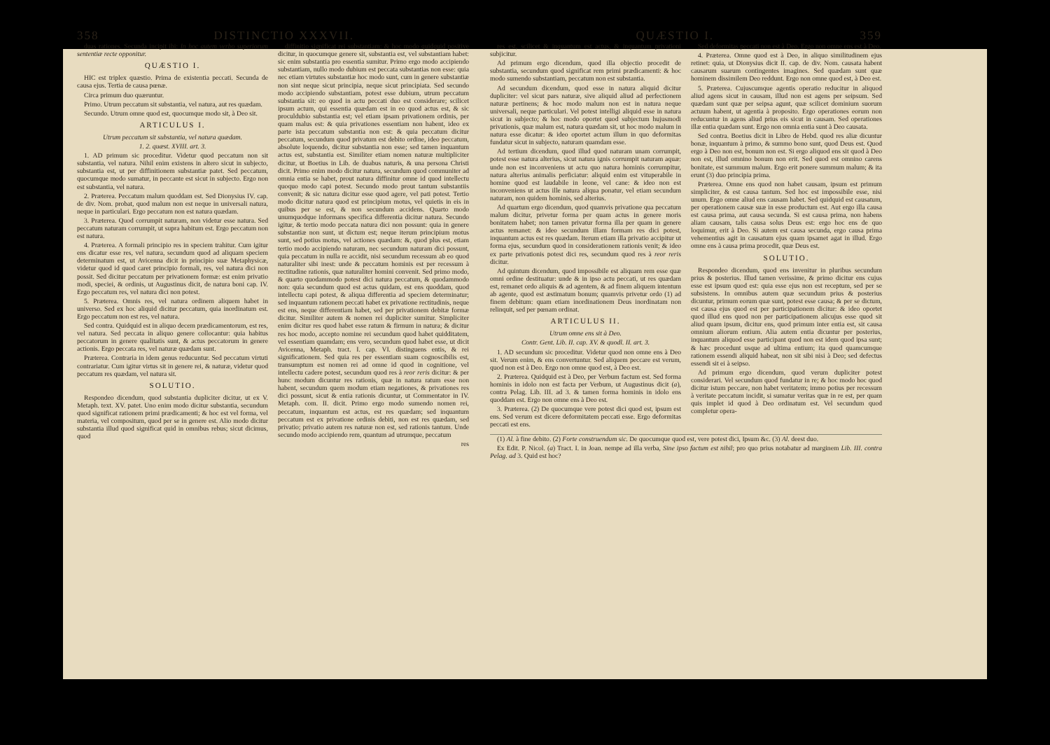358 DISTINCTIO XXXVII.
duas rationes. Secunda incipit ibi: In hoc autem verbo superiorum sententiæ recte opponitur.
QUÆSTIO I.
HIC est triplex quæstio. Prima de existentia peccati. Secunda de causa ejus. Tertia de causa pœnæ.
Circa primum duo quæruntur.
Primo. Utrum peccatum sit substantia, vel natura, aut res quædam.
Secundo. Utrum omne quod est, quocumque modo sit, à Deo sit.
ARTICULUS I.
Utrum peccatum sit substantia, vel natura quædam.
1. 2. quæst. XVIII. art. 3.
1. AD primum sic proceditur. Videtur quod peccatum non sit substantia, vel natura. Nihil enim existens in altero sicut in subjecto, substantia est, ut per diffinitionem substantiæ patet. Sed peccatum, quocumque modo sumatur, in peccante est sicut in subjecto. Ergo non est substantia, vel natura.
2. Præterea. Peccatum malum quoddam est. Sed Dionysius IV. cap. de div. Nom. probat, quod malum non est neque in universali natura, neque in particulari. Ergo peccatum non est natura quædam.
3. Præterea. Quod corrumpit naturam, non videtur esse natura. Sed peccatum naturam corrumpit, ut supra habitum est. Ergo peccatum non est natura.
4. Præterea. A formali principio res in speciem trahitur. Cum igitur ens dicatur esse res, vel natura, secundum quod ad aliquam speciem determinatum est, ut Avicenna dicit in principio suæ Metaphysicæ, videtur quod id quod caret principio formali, res, vel natura dici non possit. Sed dicitur peccatum per privationem formæ: est enim privatio modi, speciei, & ordinis, ut Augustinus dicit, de natura boni cap. IV. Ergo peccatum res, vel natura dici non potest.
5. Præterea. Omnis res, vel natura ordinem aliquem habet in universo. Sed ex hoc aliquid dicitur peccatum, quia inordinatum est. Ergo peccatum non est res, vel natura.
Sed contra. Quidquid est in aliquo decem prædicamentorum, est res, vel natura. Sed peccata in aliquo genere collocantur: quia habitus peccatorum in genere qualitatis sunt, & actus peccatorum in genere actionis. Ergo peccata res, vel naturæ quædam sunt.
Præterea. Contraria in idem genus reducuntur. Sed peccatum virtuti contrariatur. Cum igitur virtus sit in genere rei, & naturæ, videtur quod peccatum res quædam, vel natura sit.
SOLUTIO.
Respondeo dicendum, quod substantia dupliciter dicitur, ut ex V. Metaph. text. XV. patet. Uno enim modo dicitur substantia, secundum quod significat rationem primi prædicamenti; & hoc est vel forma, vel materia, vel compositum, quod per se in genere est. Alio modo dicitur substantia illud quod significat quid in omnibus rebus; sicut dicimus, quod
diffinitio significat rei substantiam: & hoc modo quidquid positive dicitur, in quocumque genere sit, substantia est, vel substantiam habet: sic enim substantia pro essentia sumitur. Primo ergo modo accipiendo substantiam, nullo modo dubium est peccata substantias non esse: quia nec etiam virtutes substantiæ hoc modo sunt, cum in genere substantiæ non sint neque sicut principia, neque sicut principiata. Sed secundo modo accipiendo substantiam, potest esse dubium, utrum peccatum substantia sit: eo quod in actu peccati duo est considerare; scilicet ipsum actum, qui essentia quædam est in eo quod actus est, & sic proculdubio substantia est; vel etiam ipsam privationem ordinis, per quam malus est: & quia privationes essentiam non habent, ideo ex parte ista peccatum substantia non est: & quia peccatum dicitur peccatum, secundum quod privatum est debito ordine, ideo peccatum, absolute loquendo, dicitur substantia non esse; sed tamen inquantum actus est, substantia est. Similiter etiam nomen naturæ multipliciter dicitur, ut Boetius in Lib. de duabus naturis, & una persona Christi dicit. Primo enim modo dicitur natura, secundum quod communiter ad omnia entia se habet, prout natura diffinitur omne id quod intellectu quoquo modo capi potest. Secundo modo prout tantum substantiis convenit; & sic natura dicitur esse quod agere, vel pati potest. Tertio modo dicitur natura quod est principium motus, vel quietis in eis in quibus per se est, & non secundum accidens. Quarto modo unumquodque informans specifica differentia dicitur natura. Secundo igitur, & tertio modo peccata natura dici non possunt: quia in genere substantiæ non sunt, ut dictum est; neque iterum principium motus sunt, sed potius motus, vel actiones quædam: &, quod plus est, etiam tertio modo accipiendo naturam, nec secundum naturam dici possunt, quia peccatum in nulla re accidit, nisi secundum recessum ab eo quod naturaliter sibi inest: unde & peccatum hominis est per recessum à rectitudine rationis, quæ naturaliter homini convenit. Sed primo modo, & quarto quodammodo potest dici natura peccatum, & quodammodo non: quia secundum quod est actus quidam, est ens quoddam, quod intellectu capi potest, & aliqua differentia ad speciem determinatur; sed inquantum rationem peccati habet ex privatione rectitudinis, neque est ens, neque differentiam habet, sed per privationem debitæ formæ dicitur. Similiter autem & nomen rei dupliciter sumitur. Simpliciter enim dicitur res quod habet esse ratum & firmum in natura; & dicitur res hoc modo, accepto nomine rei secundum quod habet quidditatem, vel essentiam quamdam; ens vero, secundum quod habet esse, ut dicit Avicenna, Metaph. tract. I. cap. VI. distinguens entis, & rei significationem. Sed quia res per essentiam suam cognoscibilis est, transumptum est nomen rei ad omne id quod in cognitione, vel intellectu cadere potest, secundum quod res à reor reris dicitur: & per hunc modum dicuntur res rationis, quæ in natura ratum esse non habent, secundum quem modum etiam negationes, & privationes res dici possunt, sicut & entia rationis dicuntur, ut Commentator in IV. Metaph. com. II. dicit. Primo ergo modo sumendo nomen rei, peccatum, inquantum est actus, est res quædam; sed inquantum peccatum est ex privatione ordinis debiti, non est res quædam, sed privatio; privatio autem res naturæ non est, sed rationis tantum. Unde secundo modo accipiendo rem, quantum ad utrumque, peccatum
res
QUÆSTIO I. 359
res est, scilicet & inquantum est actus, & inquantum privationi subjicitur.
Ad primum ergo dicendum, quod illa objectio procedit de substantia, secundum quod significat rem primi prædicamenti: & hoc modo sumendo substantiam, peccatum non est substantia.
Ad secundum dicendum, quod esse in natura aliquid dicitur dupliciter: vel sicut pars naturæ, sive aliquid aliud ad perfectionem naturæ pertinens; & hoc modo malum non est in natura neque universali, neque particulari. Vel potest intelligi aliquid esse in natura sicut in subjecto; & hoc modo oportet quod subjectum hujusmodi privationis, quæ malum est, natura quædam sit, ut hoc modo malum in natura esse dicatur: & ideo oportet actum illum in quo deformitas fundatur sicut in subjecto, naturam quamdam esse.
Ad tertium dicendum, quod illud quod naturam unam corrumpit, potest esse natura alterius, sicut natura ignis corrumpit naturam aquæ: unde non est inconveniens ut actu quo natura hominis corrumpitur, natura alterius animalis perficiatur: aliquid enim est vituperabile in homine quod est laudabile in leone, vel cane: & ideo non est inconveniens ut actus ille natura aliqua ponatur, vel etiam secundum naturam, non quidem hominis, sed alterius.
Ad quartum ergo dicendum, quod quamvis privatione qua peccatum malum dicitur, privetur forma per quam actus in genere moris bonitatem habet; non tamen privatur forma illa per quam in genere actus remanet: & ideo secundum illam formam res dici potest, inquantum actus est res quædam. Iterum etiam illa privatio accipitur ut forma ejus, secundum quod in considerationem rationis venit; & ideo ex parte privationis potest dici res, secundum quod res à reor reris dicitur.
Ad quintum dicendum, quod impossibile est aliquam rem esse quæ omni ordine destituatur: unde & in ipso actu peccati, ut res quædam est, remanet ordo aliquis & ad agentem, & ad finem aliquem intentum ab agente, quod est æstimatum bonum; quamvis privetur ordo (1) ad finem debitum: quam etiam inordinationem Deus inordinatam non relinquit, sed per pœnam ordinat.
ARTICULUS II.
Utrum omne ens sit à Deo.
Contr. Gent. Lib. II. cap. XV. & quodl. II. art. 3.
1. AD secundum sic proceditur. Videtur quod non omne ens à Deo sit. Verum enim, & ens convertuntur. Sed aliquem peccare est verum, quod non est à Deo. Ergo non omne quod est, à Deo est.
2. Præterea. Quidquid est à Deo, per Verbum factum est. Sed forma hominis in idolo non est facta per Verbum, ut Augustinus dicit (a), contra Pelag. Lib. III. ad 3. & tamen forma hominis in idolo ens quoddam est. Ergo non omne ens à Deo est.
3. Præterea. (2) De quocumque vere potest dici quod est, ipsum est ens. Sed verum est dicere deformitatem peccati esse. Ergo deformitas peccati est ens.
Sed deformitas peccati non est à Deo. Ergo non omne ens est à Deo.
4. Præterea. Omne quod est à Deo, in aliquo similitudinem ejus retinet: quia, ut Dionysius dicit II. cap. de div. Nom. causata habent causarum suarum contingentes imagines. Sed quædam sunt quæ hominem dissimilem Deo reddunt. Ergo non omne quod est, à Deo est.
5. Præterea. Cujuscumque agentis operatio reducitur in aliquod aliud agens sicut in causam, illud non est agens per seipsum. Sed quædam sunt quæ per seipsa agunt, quæ scilicet dominium suorum actuum habent, ut agentia à proposito. Ergo operationes eorum non reducuntur in agens aliud prius eis sicut in causam. Sed operationes illæ entia quædam sunt. Ergo non omnia entia sunt à Deo causata.
Sed contra. Boetius dicit in Libro de Hebd. quod res aliæ dicuntur bonæ, inquantum à primo, & summo bono sunt, quod Deus est. Quod ergo à Deo non est, bonum non est. Si ergo aliquod ens sit quod à Deo non est, illud omnino bonum non erit. Sed quod est omnino carens bonitate, est summum malum. Ergo erit ponere summum malum; & ita erunt (3) duo principia prima.
Præterea. Omne ens quod non habet causam, ipsum est primum simpliciter, & est causa tantum. Sed hoc est impossibile esse, nisi unum. Ergo omne aliud ens causam habet. Sed quidquid est causatum, per operationem causæ suæ in esse productum est. Aut ergo illa causa est causa prima, aut causa secunda. Si est causa prima, non habens aliam causam, talis causa solus Deus est: ergo hoc ens de quo loquimur, erit à Deo. Si autem est causa secunda, ergo causa prima vehementius agit in causatum ejus quam ipsamet agat in illud. Ergo omne ens à causa prima procedit, quæ Deus est.
SOLUTIO.
Respondeo dicendum, quod ens invenitur in pluribus secundum prius & posterius. Illud tamen verissime, & primo dicitur ens cujus esse est ipsum quod est: quia esse ejus non est receptum, sed per se subsistens. In omnibus autem quæ secundum prius & posterius dicuntur, primum eorum quæ sunt, potest esse causa; & per se dictum, est causa ejus quod est per participationem dicitur: & ideo oportet quod illud ens quod non per participationem alicujus esse quod sit aliud quam ipsum, dicitur ens, quod primum inter entia est, sit causa omnium aliorum entium. Alia autem entia dicuntur per posterius, inquantum aliquod esse participant quod non est idem quod ipsa sunt; & hæc procedunt usque ad ultima entium; ita quod quamcumque rationem essendi aliquid habeat, non sit sibi nisi à Deo; sed defectus essendi sit ei à seipso.
Ad primum ergo dicendum, quod verum dupliciter potest considerari. Vel secundum quod fundatur in re; & hoc modo hoc quod dicitur istum peccare, non habet veritatem; immo potius per recessum à veritate peccatum incidit, si sumatur veritas quæ in re est, per quam quis implet id quod à Deo ordinatum est. Vel secundum quod completur opera-
(1) Al. à fine debito. (2) Forte construendum sic. De quocumque quod est, vere potest dici, Ipsum &c. (3) Al. deest duo.
Ex Edit. P. Nicol. (a) Tract. I. in Joan. nempe ad illa verba, Sine ipso factum est nihil; pro quo prius notabatur ad marginem Lib. III. contra Pelag. ad 3. Quid est hoc?